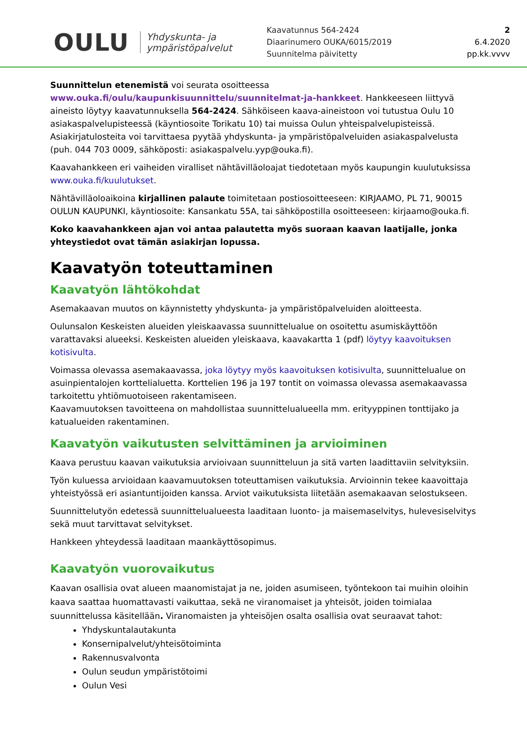OULU
Yhdyskunta- ja
ympäristöpalvelut
Kaavatunnus 564-2424
Diaarinumero OUKA/6015/2019
Suunnitelma päivitetty
2
6.4.2020
pp.kk.vvvv
Suunnittelun etenemistä voi seurata osoitteessa www.ouka.fi/oulu/kaupunkisuunnittelu/suunnitelmat-ja-hankkeet. Hankkeeseen liittyvä aineisto löytyy kaavatunnuksella 564-2424. Sähköiseen kaava-aineistoon voi tutustua Oulu 10 asiakaspalvelupisteessä (käyntiosoite Torikatu 10) tai muissa Oulun yhteispalvelupisteissä. Asiakirjatulosteita voi tarvittaesa pyytää yhdyskunta- ja ympäristöpalveluiden asiakaspalvelusta (puh. 044 703 0009, sähköposti: asiakaspalvelu.yyp@ouka.fi).
Kaavahankkeen eri vaiheiden viralliset nähtävilläoloajat tiedotetaan myös kaupungin kuulutuksissa www.ouka.fi/kuulutukset.
Nähtävilläoloaikoina kirjallinen palaute toimitetaan postiosoitteeseen: KIRJAAMO, PL 71, 90015 OULUN KAUPUNKI, käyntiosoite: Kansankatu 55A, tai sähköpostilla osoitteeseen: kirjaamo@ouka.fi.
Koko kaavahankkeen ajan voi antaa palautetta myös suoraan kaavan laatijalle, jonka yhteystiedot ovat tämän asiakirjan lopussa.
Kaavatyön toteuttaminen
Kaavatyön lähtökohdat
Asemakaavan muutos on käynnistetty yhdyskunta- ja ympäristöpalveluiden aloitteesta.
Oulunsalon Keskeisten alueiden yleiskaavassa suunnittelualue on osoitettu asumiskäyttöön varattavaksi alueeksi. Keskeisten alueiden yleiskaava, kaavakartta 1 (pdf) löytyy kaavoituksen kotisivulta.
Voimassa olevassa asemakaavassa, joka löytyy myös kaavoituksen kotisivulta, suunnittelualue on asuinpientalojen korttelialuetta. Korttelien 196 ja 197 tontit on voimassa olevassa asemakaavassa tarkoitettu yhtiömuotoiseen rakentamiseen.
Kaavamuutoksen tavoitteena on mahdollistaa suunnittelualueella mm. erityyppinen tonttijako ja katualueiden rakentaminen.
Kaavatyön vaikutusten selvittäminen ja arvioiminen
Kaava perustuu kaavan vaikutuksia arvioivaan suunnitteluun ja sitä varten laadittaviin selvityksiin.
Työn kuluessa arvioidaan kaavamuutoksen toteuttamisen vaikutuksia. Arvioinnin tekee kaavoittaja yhteistyössä eri asiantuntijoiden kanssa. Arviot vaikutuksista liitetään asemakaavan selostukseen.
Suunnittelutyön edetessä suunnittelualueesta laaditaan luonto- ja maisemaselvitys, hulevesiselvitys sekä muut tarvittavat selvitykset.
Hankkeen yhteydessä laaditaan maankäyttösopimus.
Kaavatyön vuorovaikutus
Kaavan osallisia ovat alueen maanomistajat ja ne, joiden asumiseen, työntekoon tai muihin oloihin kaava saattaa huomattavasti vaikuttaa, sekä ne viranomaiset ja yhteisöt, joiden toimialaa suunnittelussa käsitellään. Viranomaisten ja yhteisöjen osalta osallisia ovat seuraavat tahot:
Yhdyskuntalautakunta
Konsernipalvelut/yhteisötoiminta
Rakennusvalvonta
Oulun seudun ympäristötoimi
Oulun Vesi